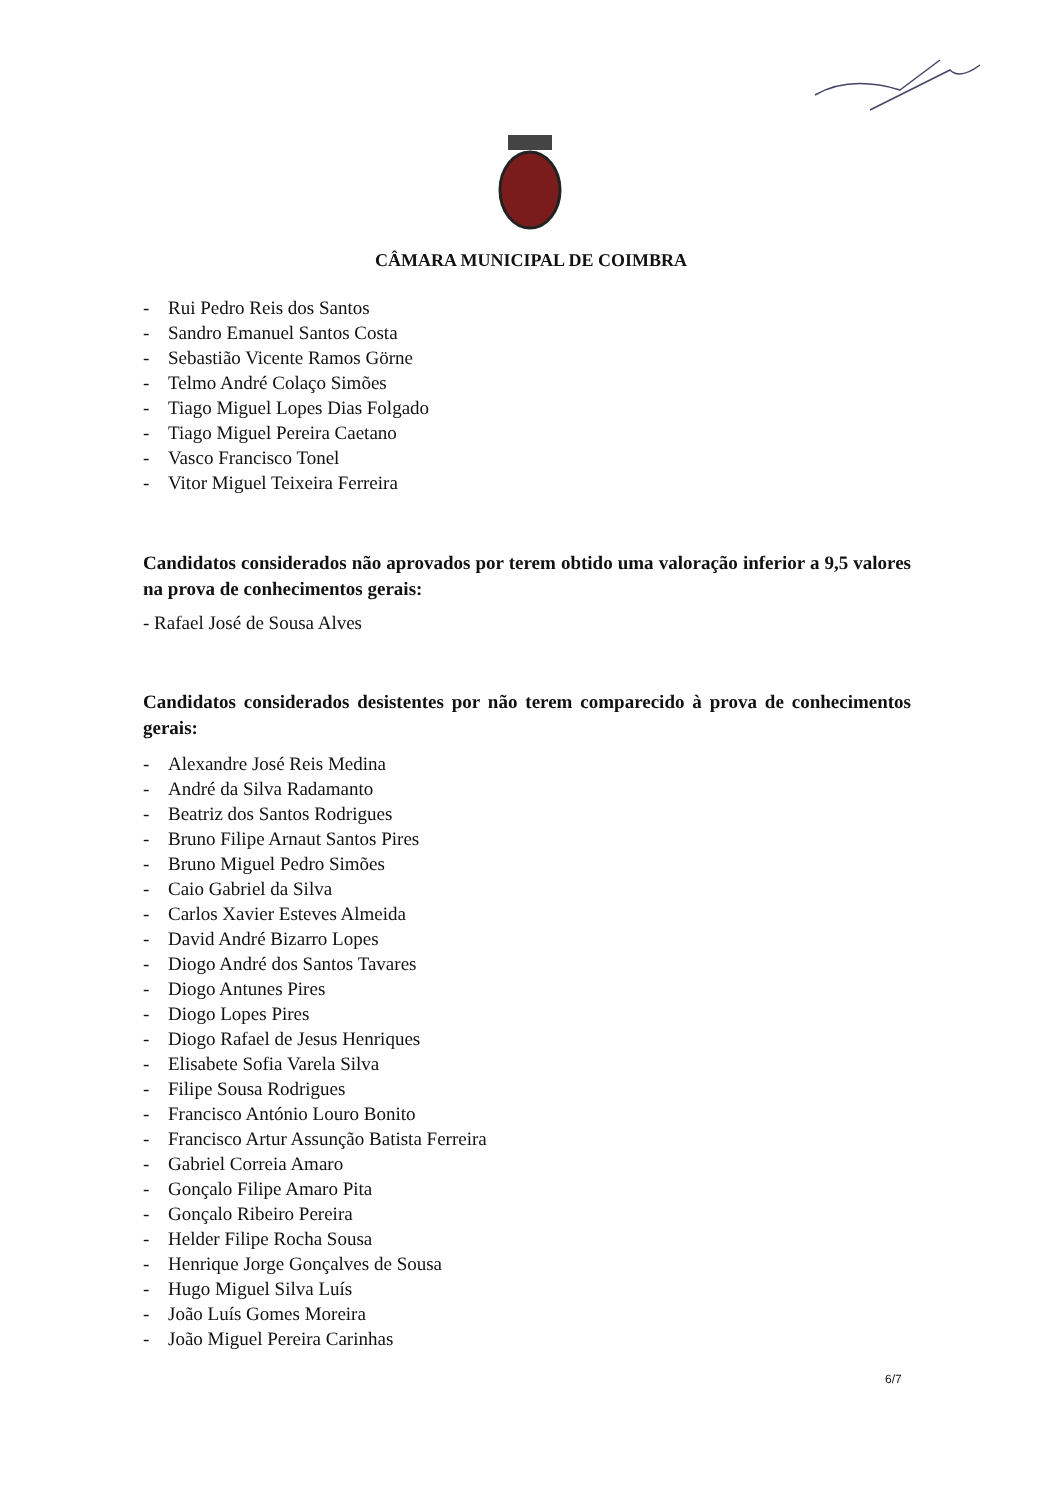CÂMARA MUNICIPAL DE COIMBRA
- Rui Pedro Reis dos Santos
- Sandro Emanuel Santos Costa
- Sebastião Vicente Ramos Görne
- Telmo André Colaço Simões
- Tiago Miguel Lopes Dias Folgado
- Tiago Miguel Pereira Caetano
- Vasco Francisco Tonel
- Vitor Miguel Teixeira Ferreira
Candidatos considerados não aprovados por terem obtido uma valoração inferior a 9,5 valores na prova de conhecimentos gerais:
- Rafael José de Sousa Alves
Candidatos considerados desistentes por não terem comparecido à prova de conhecimentos gerais:
- Alexandre José Reis Medina
- André da Silva Radamanto
- Beatriz dos Santos Rodrigues
- Bruno Filipe Arnaut Santos Pires
- Bruno Miguel Pedro Simões
- Caio Gabriel da Silva
- Carlos Xavier Esteves Almeida
- David André Bizarro Lopes
- Diogo André dos Santos Tavares
- Diogo Antunes Pires
- Diogo Lopes Pires
- Diogo Rafael de Jesus Henriques
- Elisabete Sofia Varela Silva
- Filipe Sousa Rodrigues
- Francisco António Louro Bonito
- Francisco Artur Assunção Batista Ferreira
- Gabriel Correia Amaro
- Gonçalo Filipe Amaro Pita
- Gonçalo Ribeiro Pereira
- Helder Filipe Rocha Sousa
- Henrique Jorge Gonçalves de Sousa
- Hugo Miguel Silva Luís
- João Luís Gomes Moreira
- João Miguel Pereira Carinhas
6/7